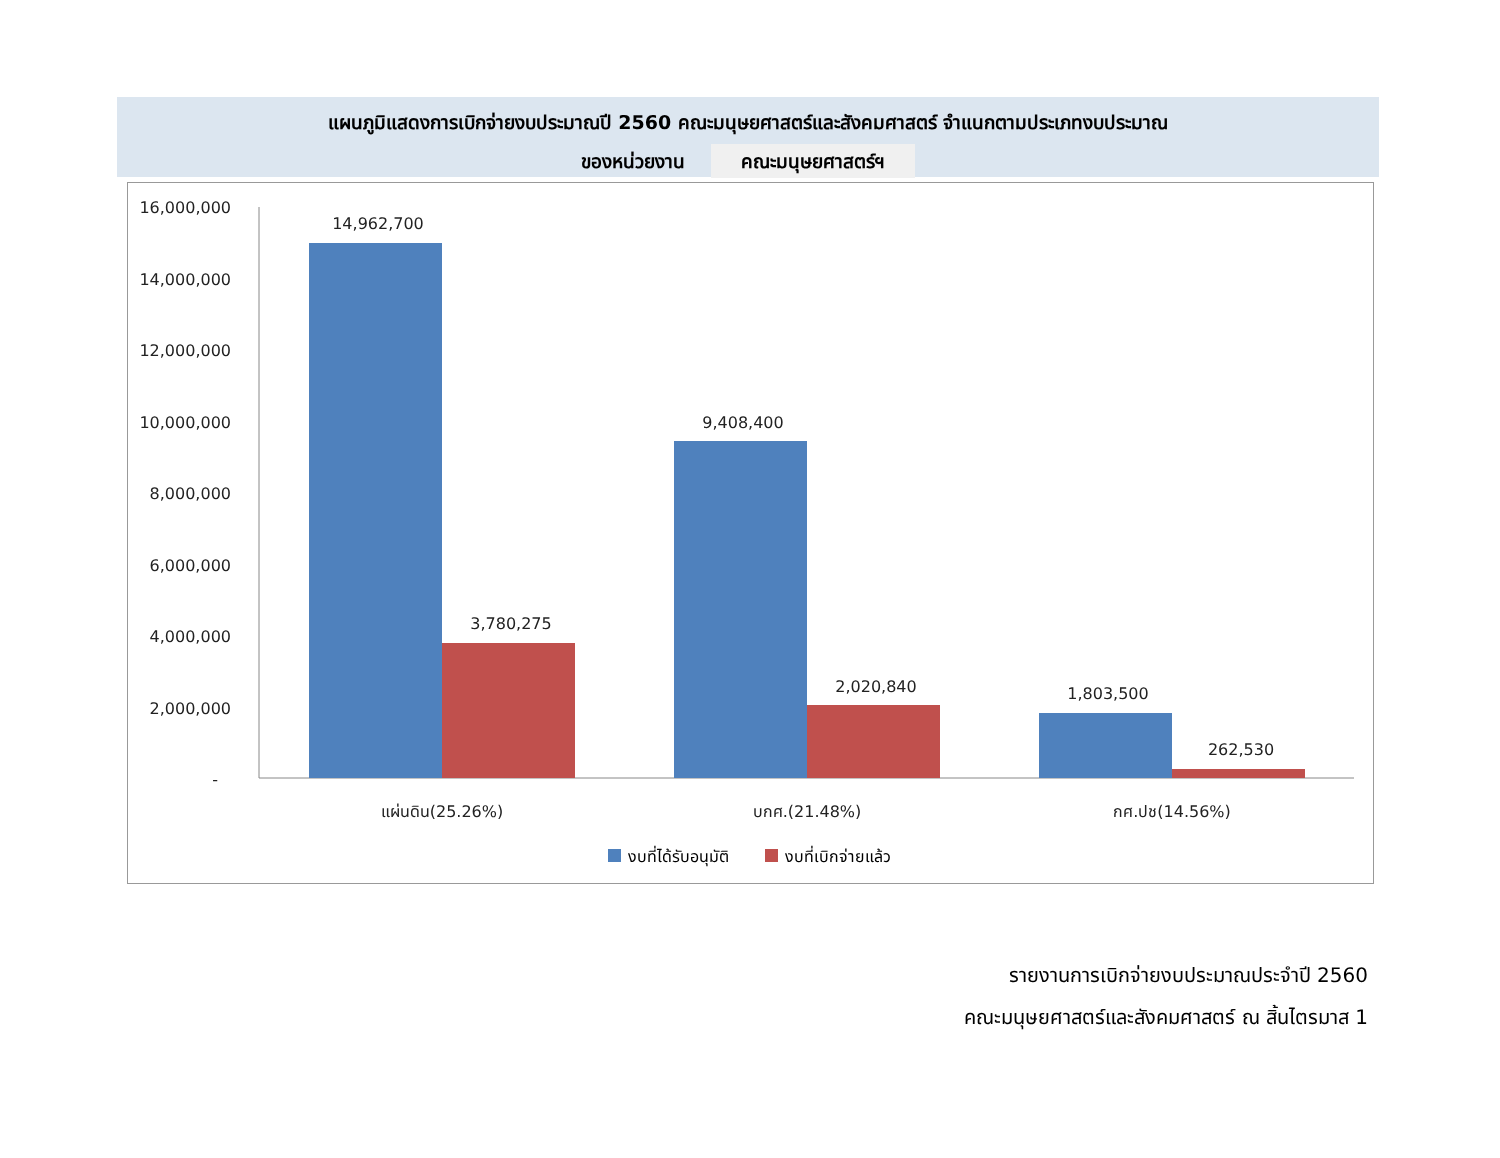แผนภูมิแสดงการเบิกจ่ายงบประมาณปี 2560 คณะมนุษยศาสตร์และสังคมศาสตร์ จำแนกตามประเภทงบประมาณ
ของหน่วยงาน คณะมนุษยศาสตร์ฯ
16,000,000
14,000,000
12,000,000
10,000,000
8,000,000
6,000,000
4,000,000
2,000,000
-
14,962,700
3,780,275
9,408,400
2,020,840
1,803,500
262,530
แผ่นดิน(25.26%)
บกศ.(21.48%)
กศ.ปช(14.56%)
งบที่ได้รับอนุมัติ
งบที่เบิกจ่ายแล้ว
รายงานการเบิกจ่ายงบประมาณประจำปี 2560
คณะมนุษยศาสตร์และสังคมศาสตร์ ณ สิ้นไตรมาส 1